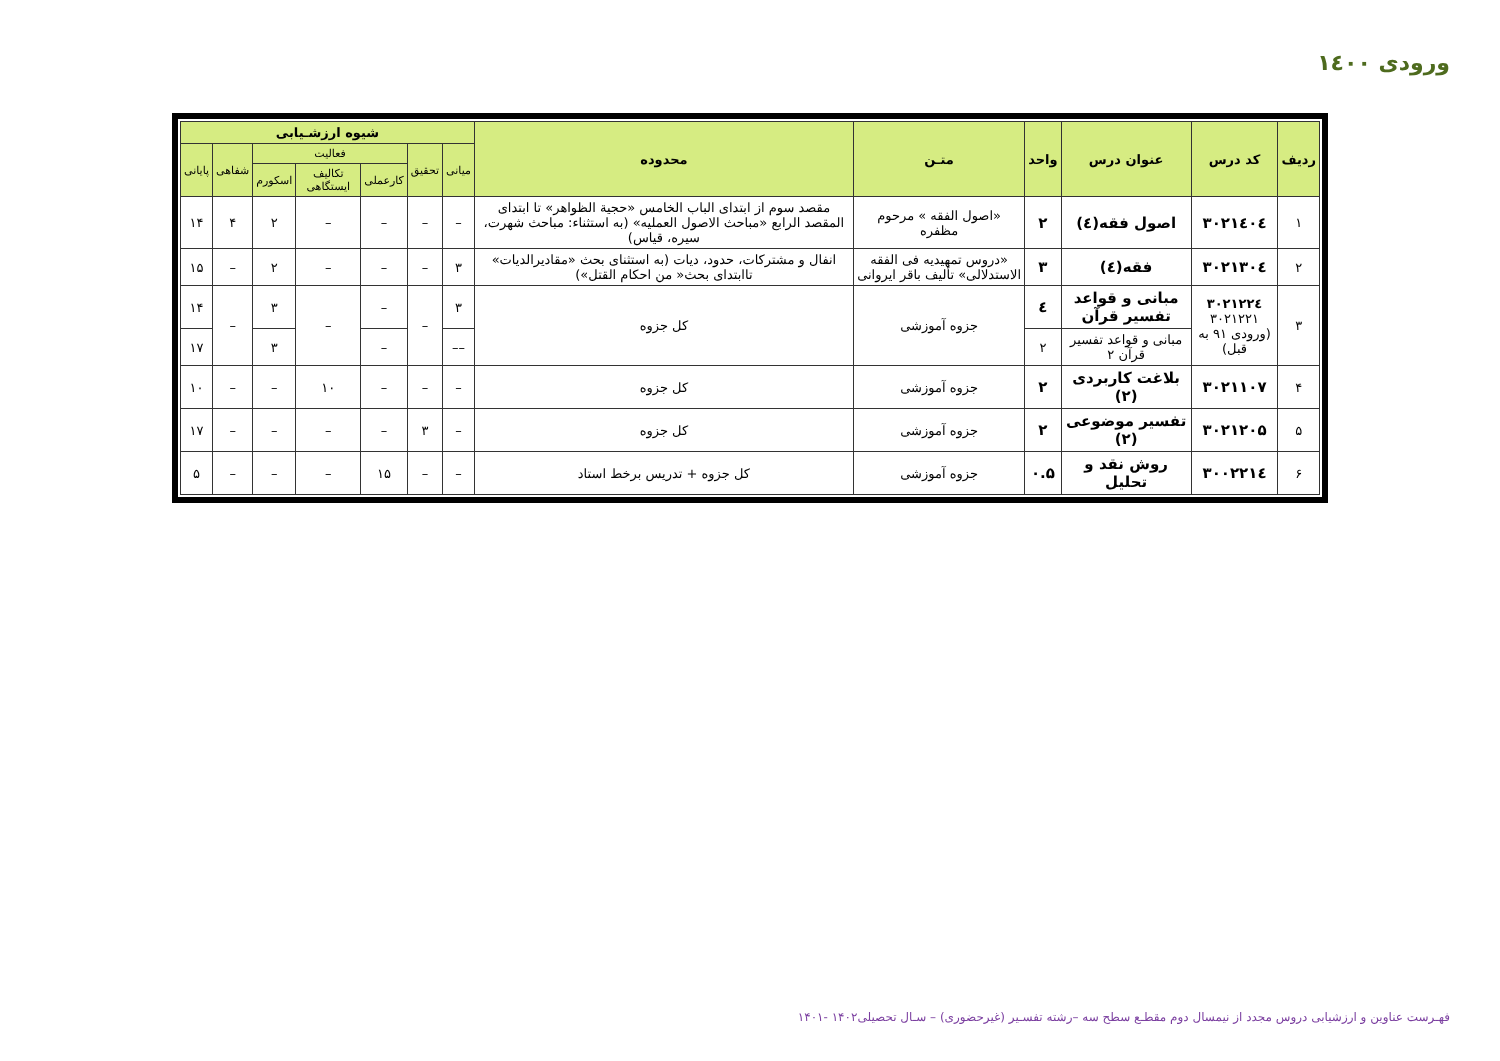ورودی ۱٤۰۰
| ردیف | کد درس | عنوان درس | واحد | متـن | محدوده | شیوه ارزشـیابی | | | | | | |
| --- | --- | --- | --- | --- | --- | --- | --- | --- | --- | --- | --- | --- |
| | | | | | | میانی | تحقیق | فعالیت | | | شفاهی | پایانی |
| | | | | | | | | کارعملی | تکالیف ایستگاهی | اسکورم | | |
| ۱ | ۳۰۲۱٤۰٤ | اصول فقه(٤) | ۲ | «اصول الفقه » مرحوم مظفره | مقصد سوم از ابتدای الباب الخامس «حجیة الظواهر» تا ابتدای المقصد الرابع «مباحث الاصول العملیه» (به استثناء: مباحث شهرت، سیره، قیاس) | – | – | – | – | ۲ | ۴ | ۱۴ |
| ۲ | ۳۰۲۱۳۰٤ | فقه(٤) | ۳ | «دروس تمهیدیه فی الفقه الاستدلالی» تألیف باقر ایروانی | انفال و مشترکات، حدود، دیات (به استثنای بحث «مقادیرالدیات» تاابتدای بحث« من احکام القتل») | ۳ | – | – | – | ۲ | – | ۱۵ |
| ۳ | ۳۰۲۱۲۲٤ ۳۰۲۱۲۲۱ (ورودی ۹۱ به قبل) | مبانی و قواعد تفسیر قرآن | ٤ | جزوه آموزشی | کل جزوه | ۳ | – | – | – | ۳ | – | ۱۴ |
| | | مبانی و قواعد تفسیر قرآن ۲ | ۲ | | | –– | | – | | ۳ | | ۱۷ |
| ۴ | ۳۰۲۱۱۰۷ | بلاغت کاربردی (۲) | ۲ | جزوه آموزشی | کل جزوه | – | – | – | ۱۰ | – | – | ۱۰ |
| ۵ | ۳۰۲۱۲۰۵ | تفسیر موضوعی (۲) | ۲ | جزوه آموزشی | کل جزوه | – | ۳ | – | – | – | – | ۱۷ |
| ۶ | ۳۰۰۲۲۱٤ | روش نقد و تحلیل | ۰.۵ | جزوه آموزشی | کل جزوه + تدریس برخط استاد | – | – | ۱۵ | – | – | – | ۵ |
فهـرست عناوین و ارزشیابی دروس مجدد از نیمسال دوم مقطـع سطح سه –رشته تفسـیر (غیرحضوری) – سـال تحصیلی۱۴۰۲ -۱۴۰۱